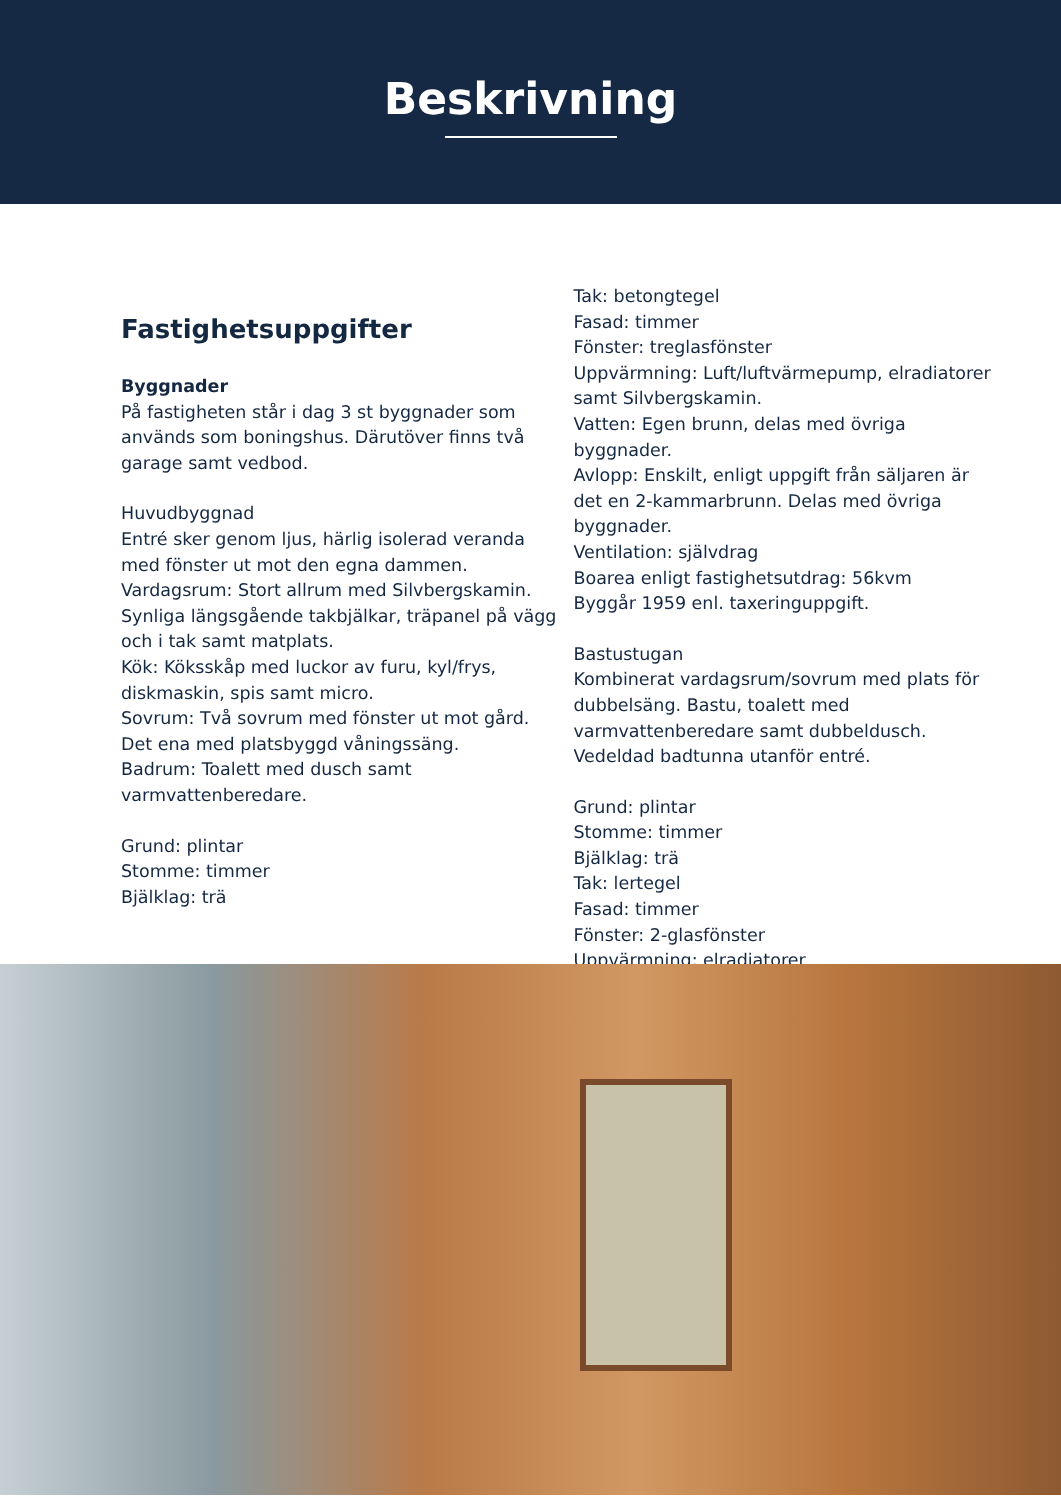Beskrivning
Fastighetsuppgifter
Byggnader
På fastigheten står i dag 3 st byggnader som används som boningshus. Därutöver finns två garage samt vedbod.
Huvudbyggnad
Entré sker genom ljus, härlig isolerad veranda med fönster ut mot den egna dammen.
Vardagsrum: Stort allrum med Silvbergskamin. Synliga längsgående takbjälkar, träpanel på vägg och i tak samt matplats.
Kök: Köksskåp med luckor av furu, kyl/frys, diskmaskin, spis samt micro.
Sovrum: Två sovrum med fönster ut mot gård. Det ena med platsbyggd våningssäng.
Badrum: Toalett med dusch samt varmvattenberedare.
Grund: plintar
Stomme: timmer
Bjälklag: trä
Tak: betongtegel
Fasad: timmer
Fönster: treglasfönster
Uppvärmning: Luft/luftvärmepump, elradiatorer samt Silvbergskamin.
Vatten: Egen brunn, delas med övriga byggnader.
Avlopp: Enskilt, enligt uppgift från säljaren är det en 2-kammarbrunn. Delas med övriga byggnader.
Ventilation: självdrag
Boarea enligt fastighetsutdrag: 56kvm
Byggår 1959 enl. taxeringuppgift.
Bastustugan
Kombinerat vardagsrum/sovrum med plats för dubbelsäng. Bastu, toalett med varmvattenberedare samt dubbeldusch.
Vedeldad badtunna utanför entré.
Grund: plintar
Stomme: timmer
Bjälklag: trä
Tak: lertegel
Fasad: timmer
Fönster: 2-glasfönster
Uppvärmning: elradiatorer